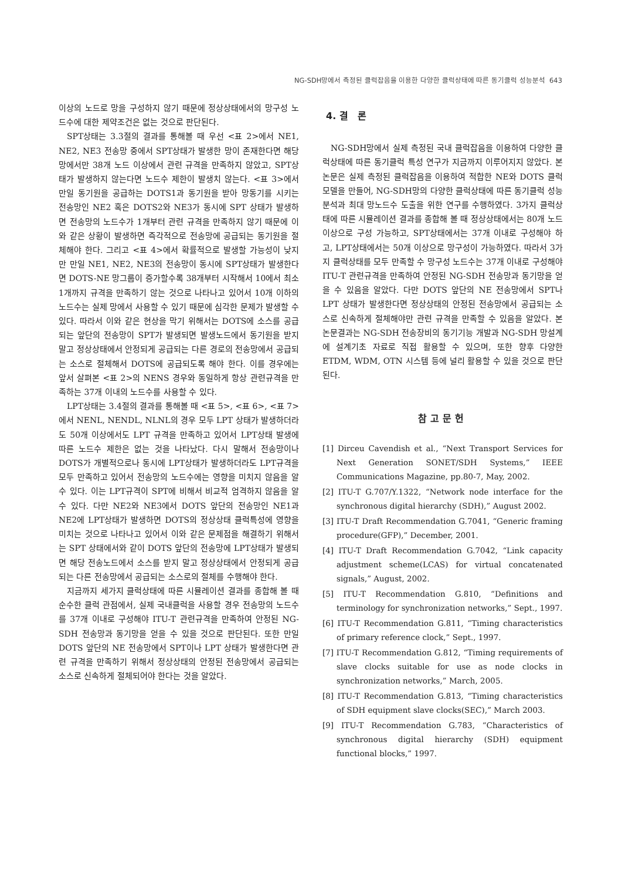NG-SDH망에서 측정된 클럭잡음을 이용한 다양한 클럭상태에 따른 동기클럭 성능분석 643
이상의 노드로 망을 구성하지 않기 때문에 정상상태에서의 망구성 노드수에 대한 제약조건은 없는 것으로 판단된다.
SPT상태는 3.3절의 결과를 통해볼 때 우선 <표 2>에서 NE1, NE2, NE3 전송망 중에서 SPT상태가 발생한 망이 존재한다면 해당 망에서만 38개 노드 이상에서 관련 규격을 만족하지 않았고, SPT상태가 발생하지 않는다면 노드수 제한이 발생치 않는다. <표 3>에서 만일 동기원을 공급하는 DOTS1과 동기원을 받아 망동기를 시키는 전송망인 NE2 혹은 DOTS2와 NE3가 동시에 SPT 상태가 발생하면 전송망의 노드수가 1개부터 관련 규격을 만족하지 않기 때문에 이와 같은 상황이 발생하면 즉각적으로 전송망에 공급되는 동기원을 절체해야 한다. 그리고 <표 4>에서 확률적으로 발생할 가능성이 낮지만 만일 NE1, NE2, NE3의 전송망이 동시에 SPT상태가 발생한다면 DOTS-NE 망그룹이 증가할수록 38개부터 시작해서 10에서 최소 1개까지 규격을 만족하기 않는 것으로 나타나고 있어서 10개 이하의 노드수는 실제 망에서 사용할 수 있기 때문에 심각한 문제가 발생할 수 있다. 따라서 이와 같은 현상을 막기 위해서는 DOTS에 소스를 공급되는 앞단의 전송망이 SPT가 발생되면 발생노드에서 동기원을 받지말고 정상상태에서 안정되게 공급되는 다른 경로의 전송망에서 공급되는 소스로 절체해서 DOTS에 공급되도록 해야 한다. 이를 경우에는 앞서 살펴본 <표 2>의 NENS 경우와 동일하게 항상 관련규격을 만족하는 37개 이내의 노드수를 사용할 수 있다.
LPT상태는 3.4절의 결과를 통해볼 때 <표 5>, <표 6>, <표 7>에서 NENL, NENDL, NLNL의 경우 모두 LPT 상태가 발생하더라도 50개 이상에서도 LPT 규격을 만족하고 있어서 LPT상태 발생에 따른 노드수 제한은 없는 것을 나타났다. 다시 말해서 전송망이나 DOTS가 개별적으로나 동시에 LPT상태가 발생하더라도 LPT규격을 모두 만족하고 있어서 전송망의 노드수에는 영향을 미치지 않음을 알 수 있다. 이는 LPT규격이 SPT에 비해서 비교적 엄격하지 않음을 알 수 있다. 다만 NE2와 NE3에서 DOTS 앞단의 전송망인 NE1과 NE2에 LPT상태가 발생하면 DOTS의 정상상태 클럭특성에 영향을 미치는 것으로 나타나고 있어서 이와 같은 문제점을 해결하기 위해서는 SPT 상태에서와 같이 DOTS 앞단의 전송망에 LPT상태가 발생되면 해당 전송노드에서 소스를 받지 말고 정상상태에서 안정되게 공급되는 다른 전송망에서 공급되는 소스로의 절체를 수행해야 한다.
지금까지 세가지 클럭상태에 따른 시뮬레이션 결과를 종합해 볼 때 순수한 클럭 관점에서, 실제 국내클럭을 사용할 경우 전송망의 노드수를 37개 이내로 구성해야 ITU-T 관련규격을 만족하여 안정된 NG-SDH 전송망과 동기망을 얻을 수 있을 것으로 판단된다. 또한 만일 DOTS 앞단의 NE 전송망에서 SPT이나 LPT 상태가 발생한다면 관련 규격을 만족하기 위해서 정상상태의 안정된 전송망에서 공급되는 소스로 신속하게 절체되어야 한다는 것을 알았다.
4. 결 론
NG-SDH망에서 실제 측정된 국내 클럭잡음을 이용하여 다양한 클럭상태에 따른 동기클럭 특성 연구가 지금까지 이루어지지 않았다. 본 논문은 실제 측정된 클럭잡음을 이용하여 적합한 NE와 DOTS 클럭모델을 만들어, NG-SDH망의 다양한 클럭상태에 따른 동기클럭 성능분석과 최대 망노드수 도출을 위한 연구를 수행하였다. 3가지 클럭상태에 따른 시뮬레이션 결과를 종합해 볼 때 정상상태에서는 80개 노드 이상으로 구성 가능하고, SPT상태에서는 37개 이내로 구성해야 하고, LPT상태에서는 50개 이상으로 망구성이 가능하였다. 따라서 3가지 클럭상태를 모두 만족할 수 망구성 노드수는 37개 이내로 구성해야 ITU-T 관련규격을 만족하여 안정된 NG-SDH 전송망과 동기망을 얻을 수 있음을 알았다. 다만 DOTS 앞단의 NE 전송망에서 SPT나 LPT 상태가 발생한다면 정상상태의 안정된 전송망에서 공급되는 소스로 신속하게 절체해야만 관련 규격을 만족할 수 있음을 알았다. 본 논문결과는 NG-SDH 전송장비의 동기기능 개발과 NG-SDH 망설계에 설계기초 자료로 직접 활용할 수 있으며, 또한 향후 다양한 ETDM, WDM, OTN 시스템 등에 널리 활용할 수 있을 것으로 판단된다.
참고문헌
[1] Dirceu Cavendish et al., “Next Transport Services for Next Generation SONET/SDH Systems,” IEEE Communications Magazine, pp.80-7, May, 2002.
[2] ITU-T G.707/Y.1322, “Network node interface for the synchronous digital hierarchy (SDH),” August 2002.
[3] ITU-T Draft Recommendation G.7041, “Generic framing procedure(GFP),” December, 2001.
[4] ITU-T Draft Recommendation G.7042, “Link capacity adjustment scheme(LCAS) for virtual concatenated signals,” August, 2002.
[5] ITU-T Recommendation G.810, “Definitions and terminology for synchronization networks,” Sept., 1997.
[6] ITU-T Recommendation G.811, “Timing characteristics of primary reference clock,” Sept., 1997.
[7] ITU-T Recommendation G.812, “Timing requirements of slave clocks suitable for use as node clocks in synchronization networks,” March, 2005.
[8] ITU-T Recommendation G.813, “Timing characteristics of SDH equipment slave clocks(SEC),” March 2003.
[9] ITU-T Recommendation G.783, “Characteristics of synchronous digital hierarchy (SDH) equipment functional blocks,” 1997.